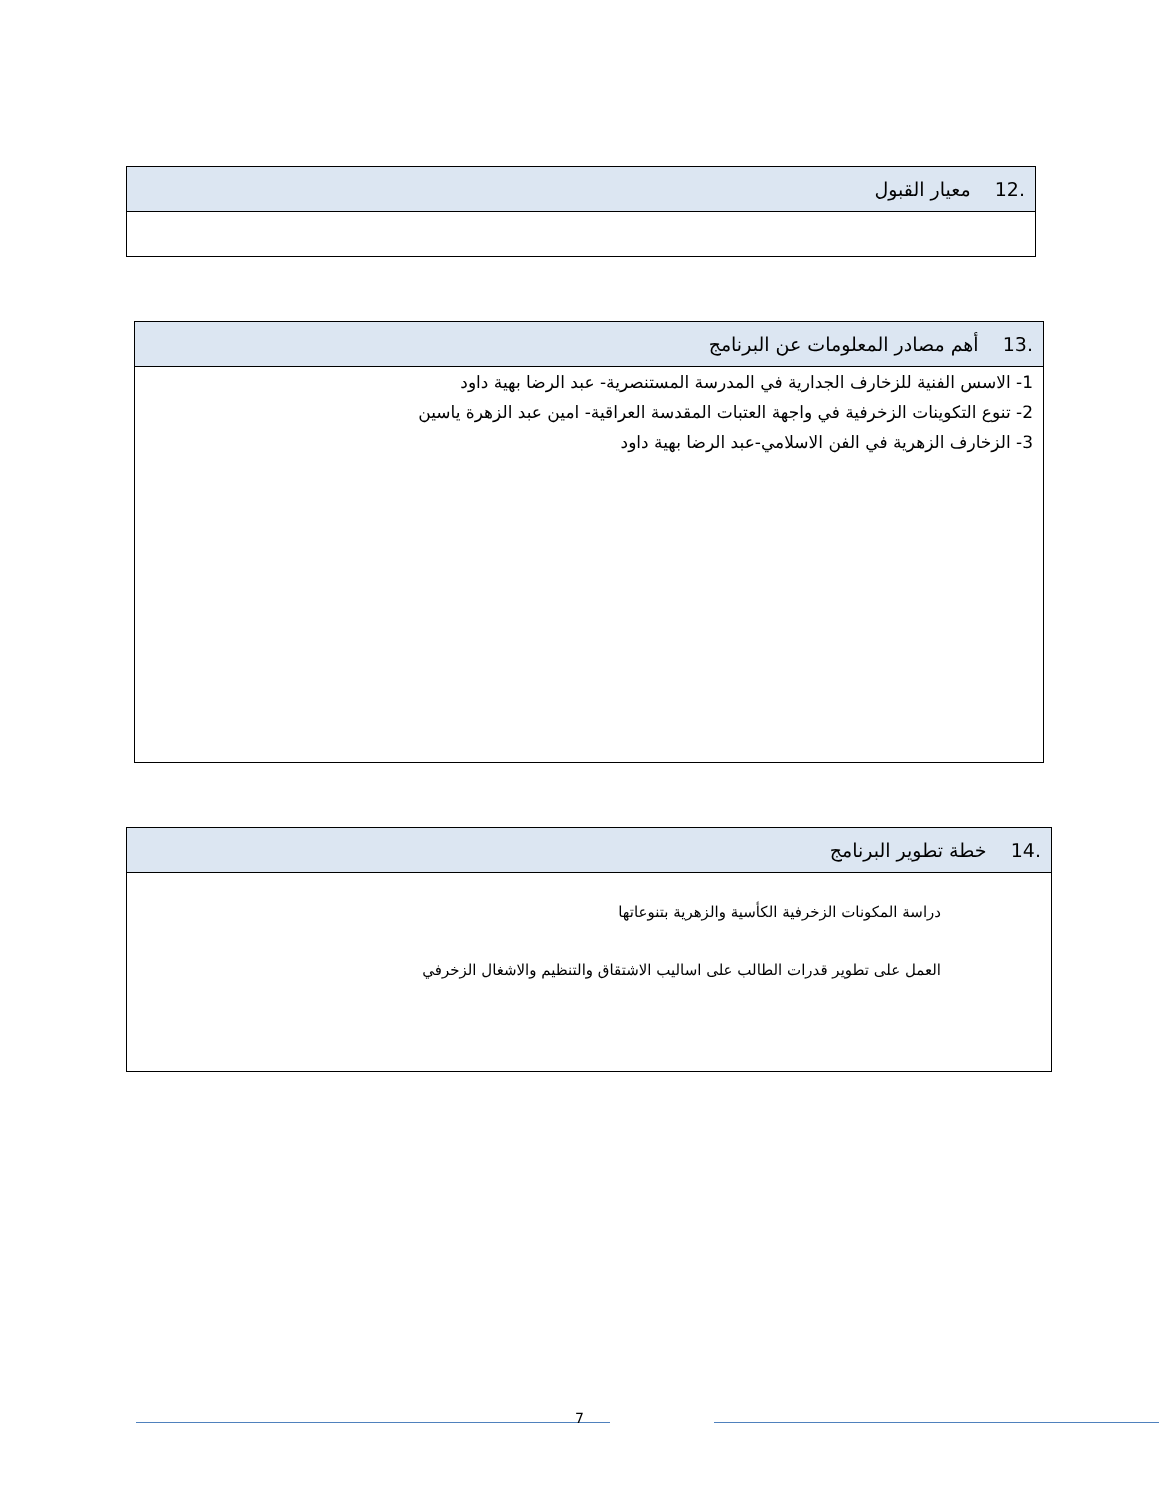| .12 معيار القبول |
| .13 أهم مصادر المعلومات عن البرنامج |
| 1- الاسس الفنية للزخارف الجدارية في المدرسة المستنصرية- عبد الرضا بهية داود 2- تنوع التكوينات الزخرفية في واجهة العتبات المقدسة العراقية- امين عبد الزهرة ياسين 3- الزخارف الزهرية في الفن الاسلامي-عبد الرضا بهية داود |
| .14 خطة تطوير البرنامج |
| دراسة المكونات الزخرفية الكأسية والزهرية بتنوعاتها العمل على تطوير قدرات الطالب على اساليب الاشتقاق والتنظيم والاشغال الزخرفي |
7